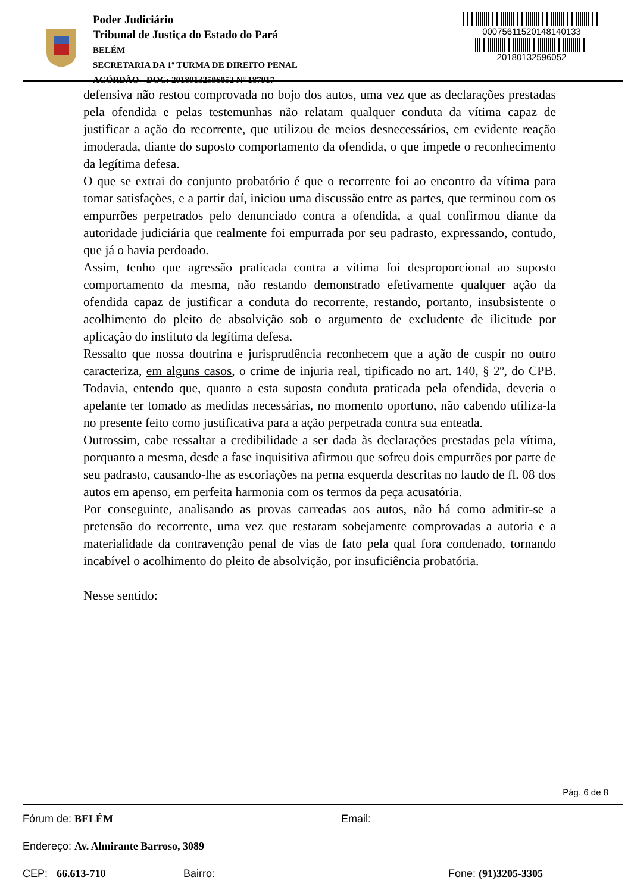Poder Judiciário
Tribunal de Justiça do Estado do Pará
BELÉM
SECRETARIA DA 1ª TURMA DE DIREITO PENAL
ACÓRDÃO - DOC: 20180132596052 Nº 187917
00075611520148140133
20180132596052
defensiva não restou comprovada no bojo dos autos, uma vez que as declarações prestadas pela ofendida e pelas testemunhas não relatam qualquer conduta da vítima capaz de justificar a ação do recorrente, que utilizou de meios desnecessários, em evidente reação imoderada, diante do suposto comportamento da ofendida, o que impede o reconhecimento da legítima defesa.
O que se extrai do conjunto probatório é que o recorrente foi ao encontro da vítima para tomar satisfações, e a partir daí, iniciou uma discussão entre as partes, que terminou com os empurrões perpetrados pelo denunciado contra a ofendida, a qual confirmou diante da autoridade judiciária que realmente foi empurrada por seu padrasto, expressando, contudo, que já o havia perdoado.
Assim, tenho que agressão praticada contra a vítima foi desproporcional ao suposto comportamento da mesma, não restando demonstrado efetivamente qualquer ação da ofendida capaz de justificar a conduta do recorrente, restando, portanto, insubsistente o acolhimento do pleito de absolvição sob o argumento de excludente de ilicitude por aplicação do instituto da legítima defesa.
Ressalto que nossa doutrina e jurisprudência reconhecem que a ação de cuspir no outro caracteriza, em alguns casos, o crime de injuria real, tipificado no art. 140, § 2º, do CPB. Todavia, entendo que, quanto a esta suposta conduta praticada pela ofendida, deveria o apelante ter tomado as medidas necessárias, no momento oportuno, não cabendo utiliza-la no presente feito como justificativa para a ação perpetrada contra sua enteada.
Outrossim, cabe ressaltar a credibilidade a ser dada às declarações prestadas pela vítima, porquanto a mesma, desde a fase inquisitiva afirmou que sofreu dois empurrões por parte de seu padrasto, causando-lhe as escoriações na perna esquerda descritas no laudo de fl. 08 dos autos em apenso, em perfeita harmonia com os termos da peça acusatória.
Por conseguinte, analisando as provas carreadas aos autos, não há como admitir-se a pretensão do recorrente, uma vez que restaram sobejamente comprovadas a autoria e a materialidade da contravenção penal de vias de fato pela qual fora condenado, tornando incabível o acolhimento do pleito de absolvição, por insuficiência probatória.
Nesse sentido:
Pág. 6 de 8
Fórum de: BELÉM Email:
Endereço: Av. Almirante Barroso, 3089
CEP: 66.613-710 Bairro: Fone: (91)3205-3305